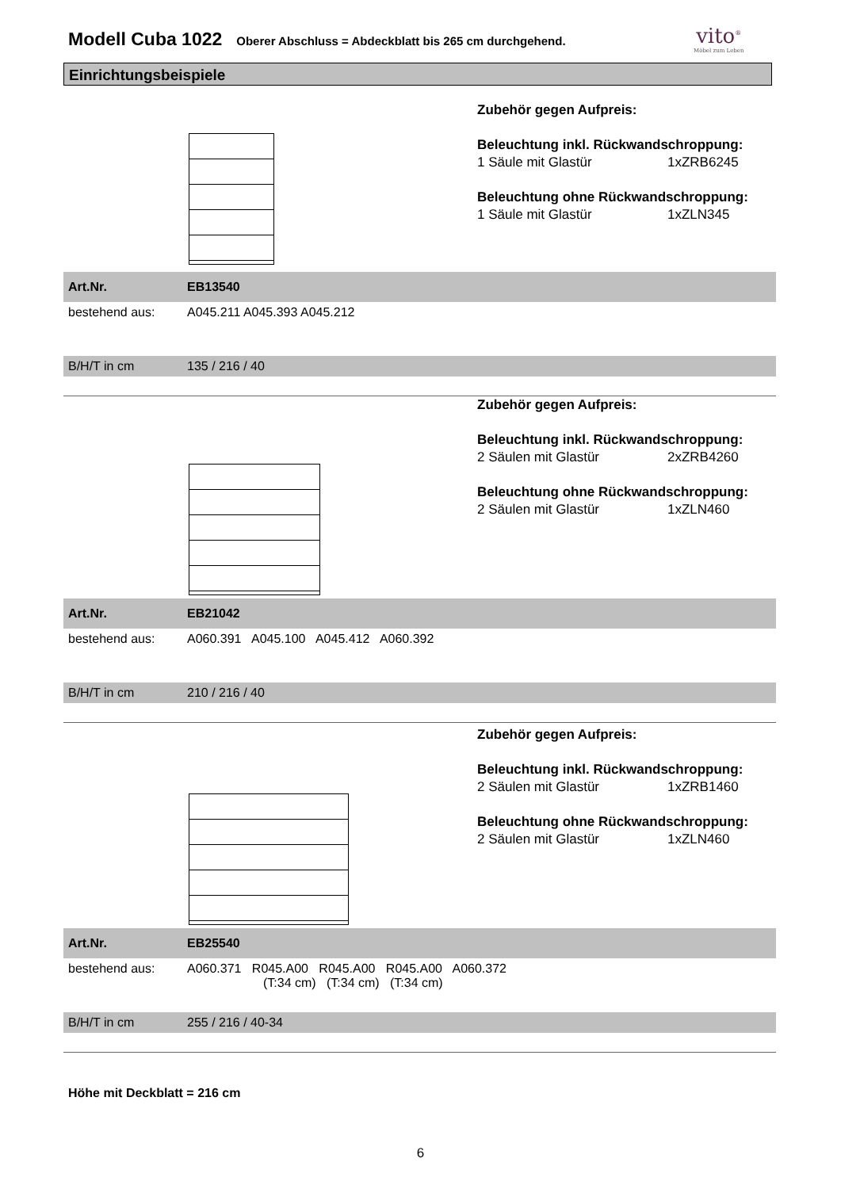Modell Cuba 1022
Oberer Abschluss = Abdeckblatt bis 265 cm durchgehend.
vito<sup>®</sup>
Möbel zum Leben
Einrichtungsbeispiele
Zubehör gegen Aufpreis:
Beleuchtung inkl. Rückwandschroppung:
1 Säule mit Glastür 1xZRB6245
Beleuchtung ohne Rückwandschroppung:
1 Säule mit Glastür 1xZLN345
| Art.Nr. | EB13540 |
| bestehend aus: | A045.211 A045.393 A045.212 |
| B/H/T in cm | 135 / 216 / 40 |
Zubehör gegen Aufpreis:
Beleuchtung inkl. Rückwandschroppung:
2 Säulen mit Glastür 2xZRB4260
Beleuchtung ohne Rückwandschroppung:
2 Säulen mit Glastür 1xZLN460
| Art.Nr. | EB21042 |
| bestehend aus: | A060.391 A045.100 A045.412 A060.392 |
| B/H/T in cm | 210 / 216 / 40 |
Zubehör gegen Aufpreis:
Beleuchtung inkl. Rückwandschroppung:
2 Säulen mit Glastür 1xZRB1460
Beleuchtung ohne Rückwandschroppung:
2 Säulen mit Glastür 1xZLN460
| Art.Nr. | EB25540 |
| bestehend aus: | A060.371 R045.A00 R045.A00 R045.A00 A060.372 (T:34 cm) (T:34 cm) (T:34 cm) |
| B/H/T in cm | 255 / 216 / 40-34 |
Höhe mit Deckblatt = 216 cm
6